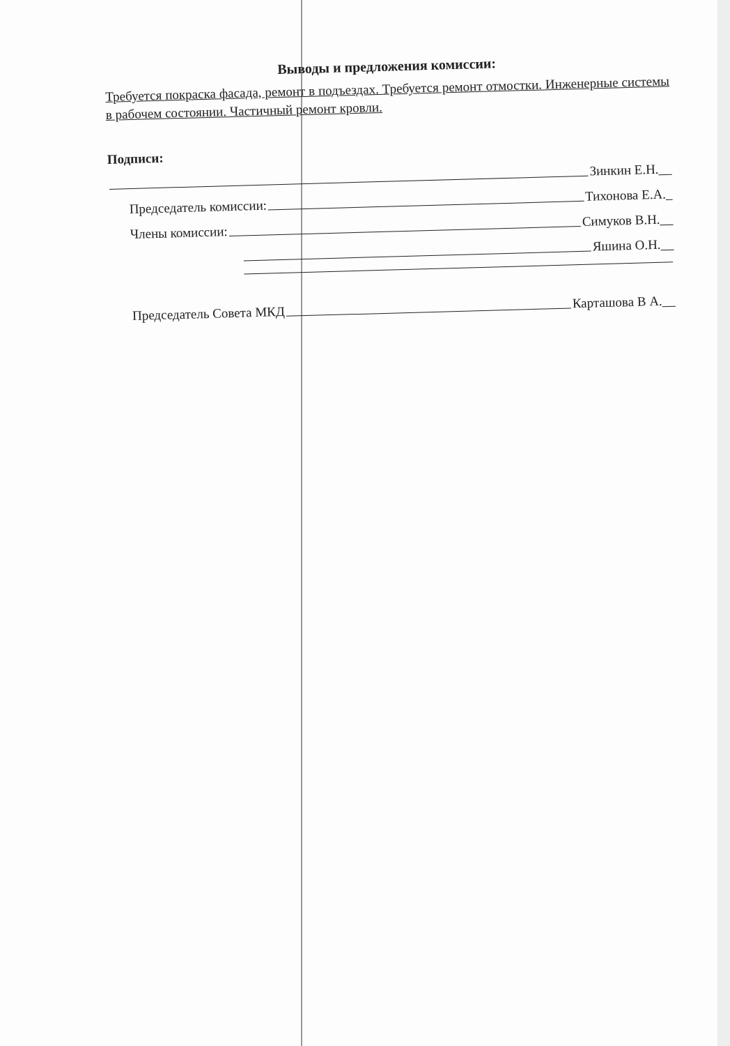Выводы и предложения комиссии:
Требуется покраска фасада, ремонт в подъездах. Требуется ремонт отмостки. Инженерные системы в рабочем состоянии. Частичный ремонт кровли.
Подписи:
Зинкин Е.Н.__
Председатель комиссии: Тихонова Е.А._
Члены комиссии: Симуков В.Н.__
Яшина О.Н.__
Председатель Совета МКД Карташова В А.__